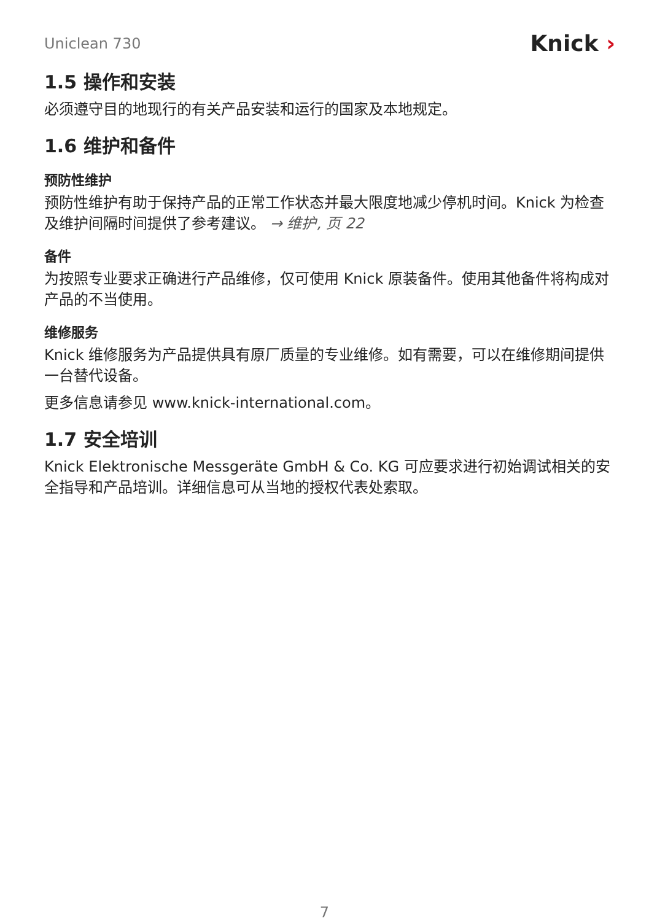Uniclean 730
Knick ›
1.5 操作和安装
必须遵守目的地现行的有关产品安装和运行的国家及本地规定。
1.6 维护和备件
预防性维护
预防性维护有助于保持产品的正常工作状态并最大限度地减少停机时间。Knick 为检查及维护间隔时间提供了参考建议。 → 维护, 页 22
备件
为按照专业要求正确进行产品维修，仅可使用 Knick 原装备件。使用其他备件将构成对产品的不当使用。
维修服务
Knick 维修服务为产品提供具有原厂质量的专业维修。如有需要，可以在维修期间提供一台替代设备。
更多信息请参见 www.knick-international.com。
1.7 安全培训
Knick Elektronische Messgeräte GmbH & Co. KG 可应要求进行初始调试相关的安全指导和产品培训。详细信息可从当地的授权代表处索取。
7